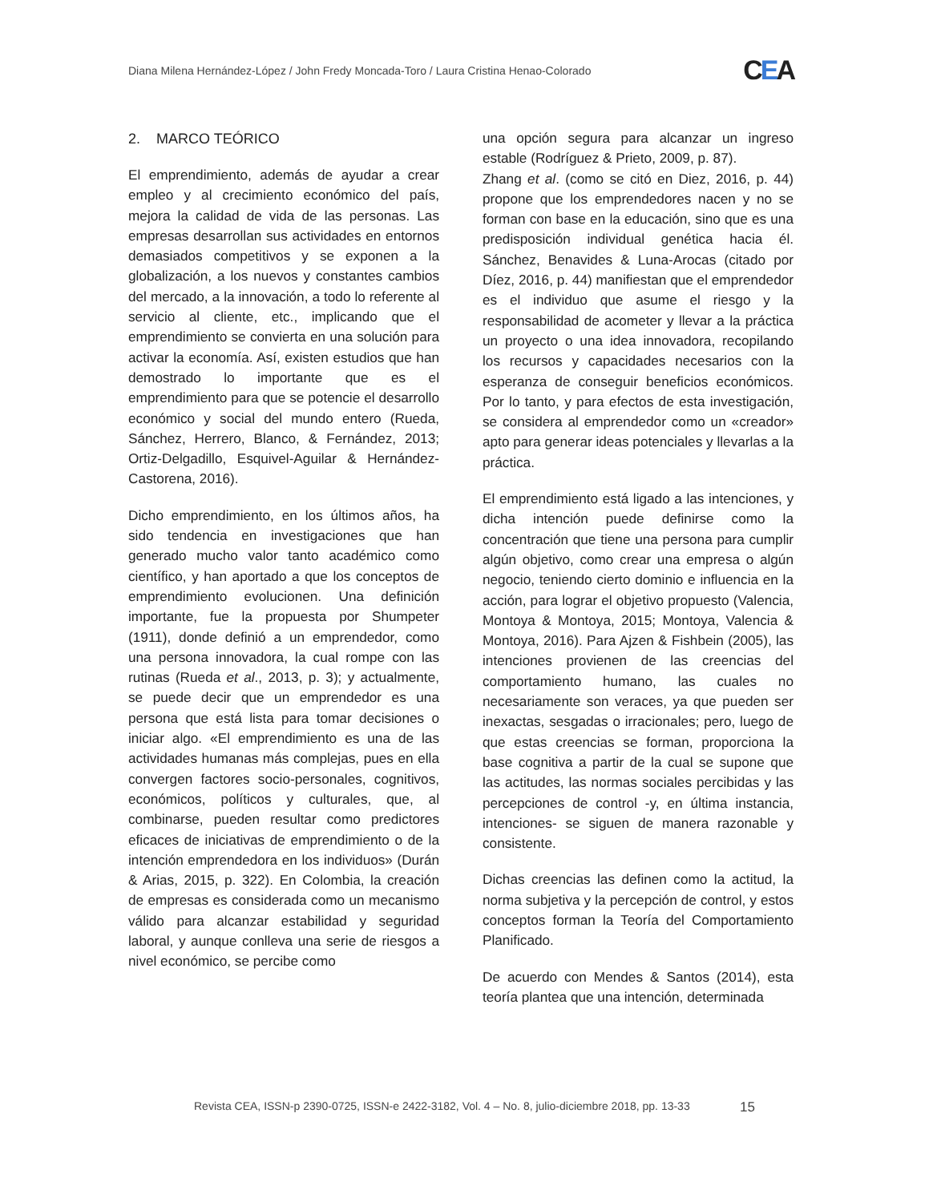Diana Milena Hernández-López / John Fredy Moncada-Toro / Laura Cristina Henao-Colorado
CEA
2. MARCO TEÓRICO
El emprendimiento, además de ayudar a crear empleo y al crecimiento económico del país, mejora la calidad de vida de las personas. Las empresas desarrollan sus actividades en entornos demasiados competitivos y se exponen a la globalización, a los nuevos y constantes cambios del mercado, a la innovación, a todo lo referente al servicio al cliente, etc., implicando que el emprendimiento se convierta en una solución para activar la economía. Así, existen estudios que han demostrado lo importante que es el emprendimiento para que se potencie el desarrollo económico y social del mundo entero (Rueda, Sánchez, Herrero, Blanco, & Fernández, 2013; Ortiz-Delgadillo, Esquivel-Aguilar & Hernández-Castorena, 2016).
Dicho emprendimiento, en los últimos años, ha sido tendencia en investigaciones que han generado mucho valor tanto académico como científico, y han aportado a que los conceptos de emprendimiento evolucionen. Una definición importante, fue la propuesta por Shumpeter (1911), donde definió a un emprendedor, como una persona innovadora, la cual rompe con las rutinas (Rueda et al., 2013, p. 3); y actualmente, se puede decir que un emprendedor es una persona que está lista para tomar decisiones o iniciar algo. «El emprendimiento es una de las actividades humanas más complejas, pues en ella convergen factores socio-personales, cognitivos, económicos, políticos y culturales, que, al combinarse, pueden resultar como predictores eficaces de iniciativas de emprendimiento o de la intención emprendedora en los individuos» (Durán & Arias, 2015, p. 322). En Colombia, la creación de empresas es considerada como un mecanismo válido para alcanzar estabilidad y seguridad laboral, y aunque conlleva una serie de riesgos a nivel económico, se percibe como
una opción segura para alcanzar un ingreso estable (Rodríguez & Prieto, 2009, p. 87).
Zhang et al. (como se citó en Diez, 2016, p. 44) propone que los emprendedores nacen y no se forman con base en la educación, sino que es una predisposición individual genética hacia él. Sánchez, Benavides & Luna-Arocas (citado por Díez, 2016, p. 44) manifiestan que el emprendedor es el individuo que asume el riesgo y la responsabilidad de acometer y llevar a la práctica un proyecto o una idea innovadora, recopilando los recursos y capacidades necesarios con la esperanza de conseguir beneficios económicos. Por lo tanto, y para efectos de esta investigación, se considera al emprendedor como un «creador» apto para generar ideas potenciales y llevarlas a la práctica.
El emprendimiento está ligado a las intenciones, y dicha intención puede definirse como la concentración que tiene una persona para cumplir algún objetivo, como crear una empresa o algún negocio, teniendo cierto dominio e influencia en la acción, para lograr el objetivo propuesto (Valencia, Montoya & Montoya, 2015; Montoya, Valencia & Montoya, 2016). Para Ajzen & Fishbein (2005), las intenciones provienen de las creencias del comportamiento humano, las cuales no necesariamente son veraces, ya que pueden ser inexactas, sesgadas o irracionales; pero, luego de que estas creencias se forman, proporciona la base cognitiva a partir de la cual se supone que las actitudes, las normas sociales percibidas y las percepciones de control -y, en última instancia, intenciones- se siguen de manera razonable y consistente.
Dichas creencias las definen como la actitud, la norma subjetiva y la percepción de control, y estos conceptos forman la Teoría del Comportamiento Planificado.
De acuerdo con Mendes & Santos (2014), esta teoría plantea que una intención, determinada
Revista CEA, ISSN-p 2390-0725, ISSN-e 2422-3182, Vol. 4 – No. 8, julio-diciembre 2018, pp. 13-33
15